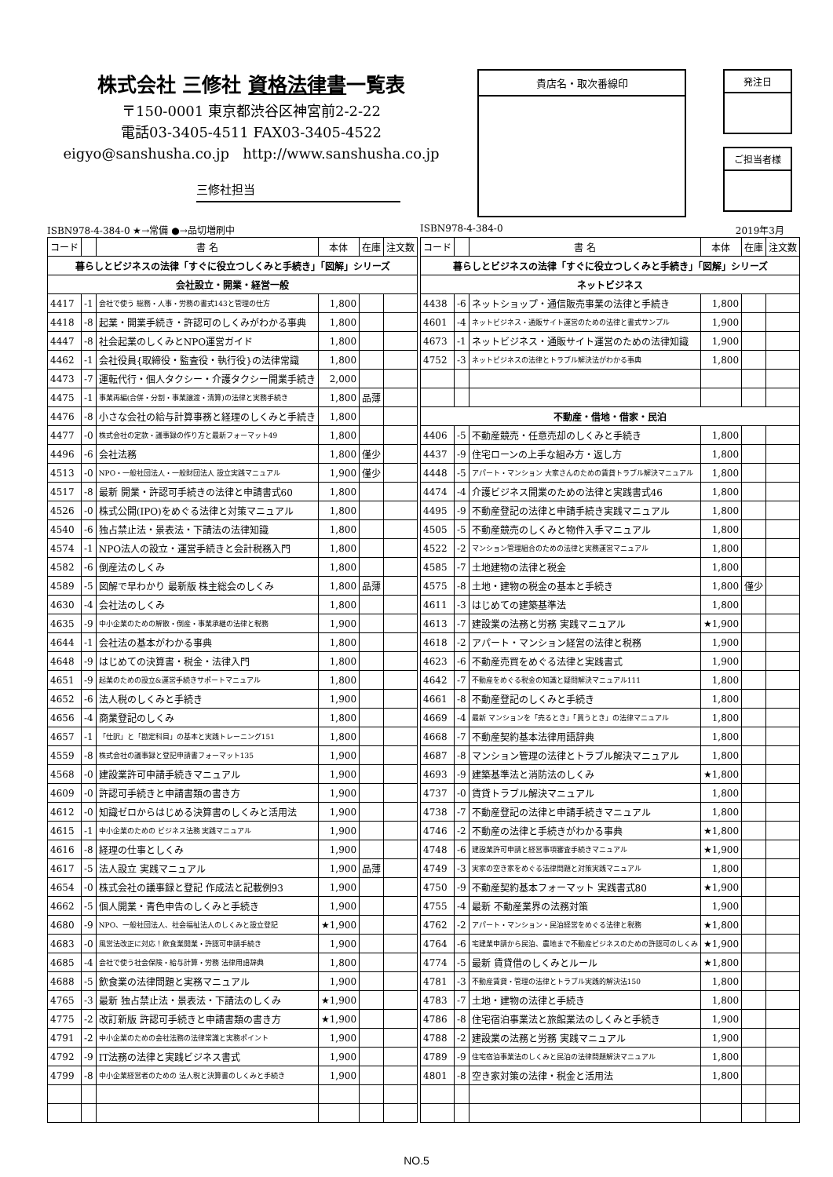株式会社 三修社 資格法律書一覧表
〒150-0001 東京都渋谷区神宮前2-2-22
電話03-3405-4511 FAX03-3405-4522
eigyo@sanshusha.co.jp http://www.sanshusha.co.jp
三修社担当
貴店名・取次番線印
発注日
ご担当者様
ISBN978-4-384-0 ★→常備 ●→品切増刷中
| コード | | 書 名 | 本体 | 在庫 | 注文数 |
| --- | --- | --- | --- | --- | --- |
| 暮らしとビジネスの法律「すぐに役立つしくみと手続き」「図解」シリーズ | | | | | |
| 会社設立・開業・経営一般 | | | | | |
| 4417 | -1 | 会社で使う 総務・人事・労務の書式143と管理の仕方 | 1,800 | | |
| 4418 | -8 | 起業・開業手続き・許認可のしくみがわかる事典 | 1,800 | | |
| 4447 | -8 | 社会起業のしくみとNPO運営ガイド | 1,800 | | |
| 4462 | -1 | 会社役員{取締役・監査役・執行役}の法律常識 | 1,800 | | |
| 4473 | -7 | 運転代行・個人タクシー・介護タクシー開業手続き | 2,000 | | |
| 4475 | -1 | 事業再編(合併・分割・事業譲渡・清算)の法律と実務手続き | 1,800 | 品薄 | |
| 4476 | -8 | 小さな会社の給与計算事務と経理のしくみと手続き | 1,800 | | |
| 4477 | -0 | 株式会社の定款・議事録の作り方と最新フォーマット49 | 1,800 | | |
| 4496 | -6 | 会社法務 | 1,800 | 僅少 | |
| 4513 | -0 | NPO・一般社団法人・一般財団法人 設立実践マニュアル | 1,900 | 僅少 | |
| 4517 | -8 | 最新 開業・許認可手続きの法律と申請書式60 | 1,800 | | |
| 4526 | -0 | 株式公開(IPO)をめぐる法律と対策マニュアル | 1,800 | | |
| 4540 | -6 | 独占禁止法・景表法・下請法の法律知識 | 1,800 | | |
| 4574 | -1 | NPO法人の設立・運営手続きと会計税務入門 | 1,800 | | |
| 4582 | -6 | 倒産法のしくみ | 1,800 | | |
| 4589 | -5 | 図解で早わかり 最新版 株主総会のしくみ | 1,800 | 品薄 | |
| 4630 | -4 | 会社法のしくみ | 1,800 | | |
| 4635 | -9 | 中小企業のための解散・倒産・事業承継の法律と税務 | 1,900 | | |
| 4644 | -1 | 会社法の基本がわかる事典 | 1,800 | | |
| 4648 | -9 | はじめての決算書・税金・法律入門 | 1,800 | | |
| 4651 | -9 | 起業のための設立&運営手続きサポートマニュアル | 1,800 | | |
| 4652 | -6 | 法人税のしくみと手続き | 1,900 | | |
| 4656 | -4 | 商業登記のしくみ | 1,800 | | |
| 4657 | -1 | 「仕訳」と「勘定科目」の基本と実践トレーニング151 | 1,800 | | |
| 4559 | -8 | 株式会社の議事録と登記申請書フォーマット135 | 1,900 | | |
| 4568 | -0 | 建設業許可申請手続きマニュアル | 1,900 | | |
| 4609 | -0 | 許認可手続きと申請書類の書き方 | 1,900 | | |
| 4612 | -0 | 知識ゼロからはじめる決算書のしくみと活用法 | 1,900 | | |
| 4615 | -1 | 中小企業のための ビジネス法務 実践マニュアル | 1,900 | | |
| 4616 | -8 | 経理の仕事としくみ | 1,900 | | |
| 4617 | -5 | 法人設立 実践マニュアル | 1,900 | 品薄 | |
| 4654 | -0 | 株式会社の議事録と登記 作成法と記載例93 | 1,900 | | |
| 4662 | -5 | 個人開業・青色申告のしくみと手続き | 1,900 | | |
| 4680 | -9 | NPO、一般社団法人、社会福祉法人のしくみと設立登記 | ★1,900 | | |
| 4683 | -0 | 風営法改正に対応！飲食業開業・許認可申請手続き | 1,900 | | |
| 4685 | -4 | 会社で使う社会保険・給与計算・労務 法律用語辞典 | 1,800 | | |
| 4688 | -5 | 飲食業の法律問題と実務マニュアル | 1,900 | | |
| 4765 | -3 | 最新 独占禁止法・景表法・下請法のしくみ | ★1,900 | | |
| 4775 | -2 | 改訂新版 許認可手続きと申請書類の書き方 | ★1,900 | | |
| 4791 | -2 | 中小企業のための会社法務の法律常識と実務ポイント | 1,900 | | |
| 4792 | -9 | IT法務の法律と実践ビジネス書式 | 1,900 | | |
| 4799 | -8 | 中小企業経営者のための 法人税と決算書のしくみと手続き | 1,900 | | |
ISBN978-4-384-0 2019年3月
| コード | | 書 名 | 本体 | 在庫 | 注文数 |
| --- | --- | --- | --- | --- | --- |
| 暮らしとビジネスの法律「すぐに役立つしくみと手続き」「図解」シリーズ | | | | | |
| ネットビジネス | | | | | |
| 4438 | -6 | ネットショップ・通信販売事業の法律と手続き | 1,800 | | |
| 4601 | -4 | ネットビジネス・通販サイト運営のための法律と書式サンプル | 1,900 | | |
| 4673 | -1 | ネットビジネス・通販サイト運営のための法律知識 | 1,900 | | |
| 4752 | -3 | ネットビジネスの法律とトラブル解決法がわかる事典 | 1,800 | | |
| 不動産・借地・借家・民泊 | | | | | |
| 4406 | -5 | 不動産競売・任意売却のしくみと手続き | 1,800 | | |
| 4437 | -9 | 住宅ローンの上手な組み方・返し方 | 1,800 | | |
| 4448 | -5 | アパート・マンション 大家さんのための賃貸トラブル解決マニュアル | 1,800 | | |
| 4474 | -4 | 介護ビジネス開業のための法律と実践書式46 | 1,800 | | |
| 4495 | -9 | 不動産登記の法律と申請手続き実践マニュアル | 1,800 | | |
| 4505 | -5 | 不動産競売のしくみと物件入手マニュアル | 1,800 | | |
| 4522 | -2 | マンション管理組合のための法律と実務運営マニュアル | 1,800 | | |
| 4585 | -7 | 土地建物の法律と税金 | 1,800 | | |
| 4575 | -8 | 土地・建物の税金の基本と手続き | 1,800 | 僅少 | |
| 4611 | -3 | はじめての建築基準法 | 1,800 | | |
| 4613 | -7 | 建設業の法務と労務 実践マニュアル | ★1,900 | | |
| 4618 | -2 | アパート・マンション経営の法律と税務 | 1,900 | | |
| 4623 | -6 | 不動産売買をめぐる法律と実践書式 | 1,900 | | |
| 4642 | -7 | 不動産をめぐる税金の知識と疑問解決マニュアル111 | 1,800 | | |
| 4661 | -8 | 不動産登記のしくみと手続き | 1,800 | | |
| 4669 | -4 | 最新 マンションを「売るとき」「買うとき」の法律マニュアル | 1,800 | | |
| 4668 | -7 | 不動産契約基本法律用語辞典 | 1,800 | | |
| 4687 | -8 | マンション管理の法律とトラブル解決マニュアル | 1,800 | | |
| 4693 | -9 | 建築基準法と消防法のしくみ | ★1,800 | | |
| 4737 | -0 | 賃貸トラブル解決マニュアル | 1,800 | | |
| 4738 | -7 | 不動産登記の法律と申請手続きマニュアル | 1,800 | | |
| 4746 | -2 | 不動産の法律と手続きがわかる事典 | ★1,800 | | |
| 4748 | -6 | 建設業許可申請と経営事項審査手続きマニュアル | ★1,900 | | |
| 4749 | -3 | 実家の空き家をめぐる法律問題と対策実践マニュアル | 1,800 | | |
| 4750 | -9 | 不動産契約基本フォーマット 実践書式80 | ★1,900 | | |
| 4755 | -4 | 最新 不動産業界の法務対策 | 1,900 | | |
| 4762 | -2 | アパート・マンション・民泊経営をめぐる法律と税務 | ★1,800 | | |
| 4764 | -6 | 宅建業申請から民泊、農地まで不動産ビジネスのための許認可のしくみ | ★1,900 | | |
| 4774 | -5 | 最新 賃貸借のしくみとルール | ★1,800 | | |
| 4781 | -3 | 不動産賃貸・管理の法律とトラブル実践的解決法150 | 1,800 | | |
| 4783 | -7 | 土地・建物の法律と手続き | 1,800 | | |
| 4786 | -8 | 住宅宿泊事業法と旅館業法のしくみと手続き | 1,900 | | |
| 4788 | -2 | 建設業の法務と労務 実践マニュアル | 1,900 | | |
| 4789 | -9 | 住宅宿泊事業法のしくみと民泊の法律問題解決マニュアル | 1,800 | | |
| 4801 | -8 | 空き家対策の法律・税金と活用法 | 1,800 | | |
NO.5